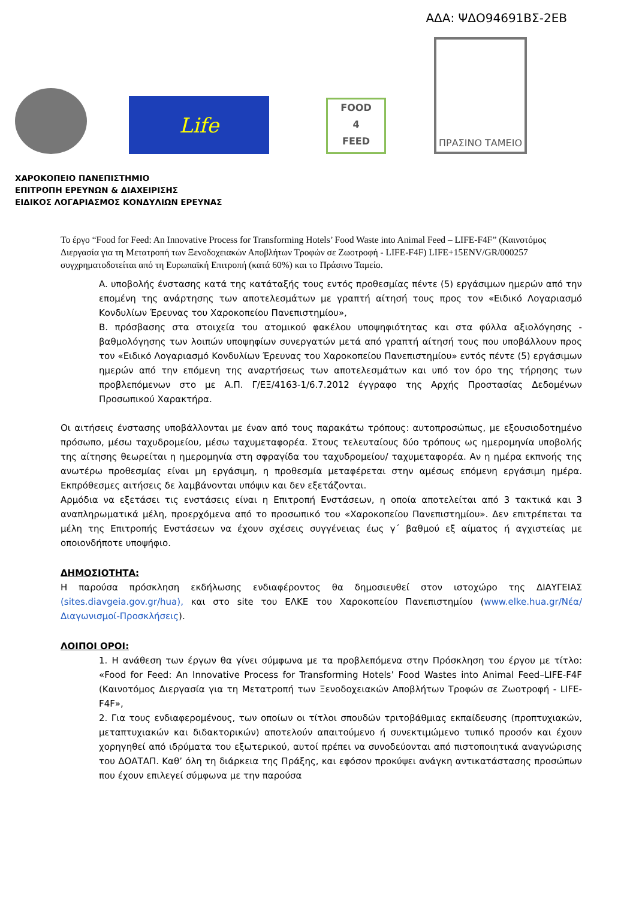ΑΔΑ: ΨΔΟ94691ΒΣ-2ΕΒ
Life
FOOD
4
FEED
ΠΡΑΣΙΝΟ ΤΑΜΕΙΟ
ΧΑΡΟΚΟΠΕΙΟ ΠΑΝΕΠΙΣΤΗΜΙΟ
ΕΠΙΤΡΟΠΗ ΕΡΕΥΝΩΝ & ΔΙΑΧΕΙΡΙΣΗΣ
ΕΙΔΙΚΟΣ ΛΟΓΑΡΙΑΣΜΟΣ ΚΟΝΔΥΛΙΩΝ ΕΡΕΥΝΑΣ
Το έργο “Food for Feed: An Innovative Process for Transforming Hotels’ Food Waste into Animal Feed – LIFE-F4F” (Καινοτόμος Διεργασία για τη Μετατροπή των Ξενοδοχειακών Αποβλήτων Τροφών σε Ζωοτροφή - LIFE-F4F) LIFE+15ENV/GR/000257 συγχρηματοδοτείται από τη Ευρωπαϊκή Επιτροπή (κατά 60%) και το Πράσινο Ταμείο.
A. υποβολής ένστασης κατά της κατάταξής τους εντός προθεσμίας πέντε (5) εργάσιμων ημερών από την επομένη της ανάρτησης των αποτελεσμάτων με γραπτή αίτησή τους προς τον «Ειδικό Λογαριασμό Κονδυλίων Έρευνας του Χαροκοπείου Πανεπιστημίου»,
B. πρόσβασης στα στοιχεία του ατομικού φακέλου υποψηφιότητας και στα φύλλα αξιολόγησης - βαθμολόγησης των λοιπών υποψηφίων συνεργατών μετά από γραπτή αίτησή τους που υποβάλλουν προς τον «Ειδικό Λογαριασμό Κονδυλίων Έρευνας του Χαροκοπείου Πανεπιστημίου» εντός πέντε (5) εργάσιμων ημερών από την επόμενη της αναρτήσεως των αποτελεσμάτων και υπό τον όρο της τήρησης των προβλεπόμενων στο με Α.Π. Γ/ΕΞ/4163-1/6.7.2012 έγγραφο της Αρχής Προστασίας Δεδομένων Προσωπικού Χαρακτήρα.
Οι αιτήσεις ένστασης υποβάλλονται με έναν από τους παρακάτω τρόπους: αυτοπροσώπως, με εξουσιοδοτημένο πρόσωπο, μέσω ταχυδρομείου, μέσω ταχυμεταφορέα. Στους τελευταίους δύο τρόπους ως ημερομηνία υποβολής της αίτησης θεωρείται η ημερομηνία στη σφραγίδα του ταχυδρομείου/ ταχυμεταφορέα. Αν η ημέρα εκπνοής της ανωτέρω προθεσμίας είναι μη εργάσιμη, η προθεσμία μεταφέρεται στην αμέσως επόμενη εργάσιμη ημέρα. Εκπρόθεσμες αιτήσεις δε λαμβάνονται υπόψιν και δεν εξετάζονται.
Αρμόδια να εξετάσει τις ενστάσεις είναι η Επιτροπή Ενστάσεων, η οποία αποτελείται από 3 τακτικά και 3 αναπληρωματικά μέλη, προερχόμενα από το προσωπικό του «Χαροκοπείου Πανεπιστημίου». Δεν επιτρέπεται τα μέλη της Επιτροπής Ενστάσεων να έχουν σχέσεις συγγένειας έως γ΄ βαθμού εξ αίματος ή αγχιστείας με οποιονδήποτε υποψήφιο.
ΔΗΜΟΣΙΟΤΗΤΑ:
Η παρούσα πρόσκληση εκδήλωσης ενδιαφέροντος θα δημοσιευθεί στον ιστοχώρο της ΔΙΑΥΓΕΙΑΣ (sites.diavgeia.gov.gr/hua), και στο site του ΕΛΚΕ του Χαροκοπείου Πανεπιστημίου (www.elke.hua.gr/Νέα/Διαγωνισμοί-Προσκλήσεις).
ΛΟΙΠΟΙ ΟΡΟΙ:
1. Η ανάθεση των έργων θα γίνει σύμφωνα με τα προβλεπόμενα στην Πρόσκληση του έργου με τίτλο: «Food for Feed: An Innovative Process for Transforming Hotels’ Food Wastes into Animal Feed–LIFE-F4F (Καινοτόμος Διεργασία για τη Μετατροπή των Ξενοδοχειακών Αποβλήτων Τροφών σε Ζωοτροφή - LIFE-F4F»,
2. Για τους ενδιαφερομένους, των οποίων οι τίτλοι σπουδών τριτοβάθμιας εκπαίδευσης (προπτυχιακών, μεταπτυχιακών και διδακτορικών) αποτελούν απαιτούμενο ή συνεκτιμώμενο τυπικό προσόν και έχουν χορηγηθεί από ιδρύματα του εξωτερικού, αυτοί πρέπει να συνοδεύονται από πιστοποιητικά αναγνώρισης του ΔΟΑΤΑΠ. Καθ’ όλη τη διάρκεια της Πράξης, και εφόσον προκύψει ανάγκη αντικατάστασης προσώπων που έχουν επιλεγεί σύμφωνα με την παρούσα